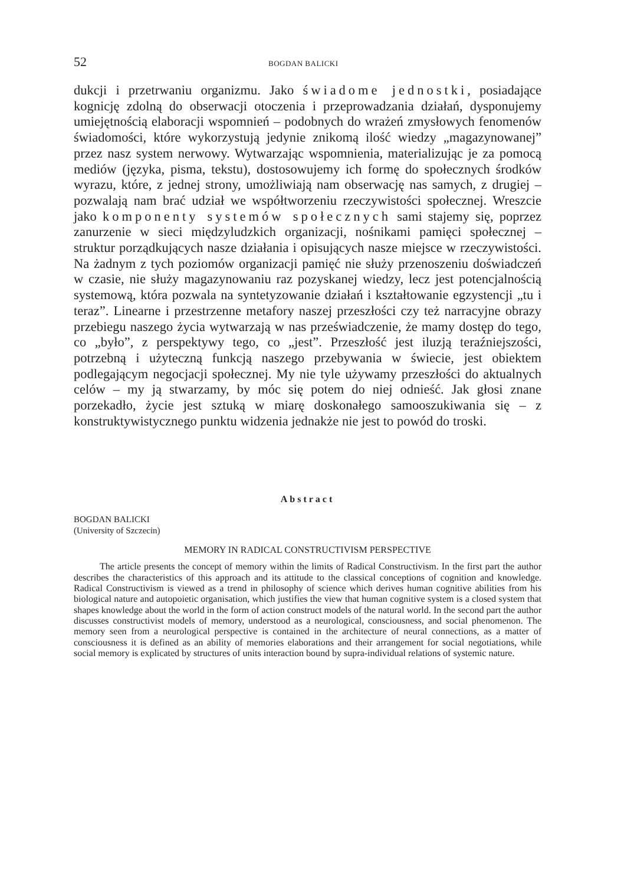52 BOGDAN BALICKI
dukcji i przetrwaniu organizmu. Jako świadome jednostki, posiadające kognicję zdolną do obserwacji otoczenia i przeprowadzania działań, dysponujemy umiejętnością elaboracji wspomnień – podobnych do wrażeń zmysłowych fenomenów świadomości, które wykorzystują jedynie znikomą ilość wiedzy „magazynowanej” przez nasz system nerwowy. Wytwarzając wspomnienia, materializując je za pomocą mediów (języka, pisma, tekstu), dostosowujemy ich formę do społecznych środków wyrazu, które, z jednej strony, umożliwiają nam obserwację nas samych, z drugiej – pozwalają nam brać udział we współtworzeniu rzeczywistości społecznej. Wreszcie jako komponenty systemów społecznych sami stajemy się, poprzez zanurzenie w sieci międzyludzkich organizacji, nośnikami pamięci społecznej – struktur porządkujących nasze działania i opisujących nasze miejsce w rzeczywistości. Na żadnym z tych poziomów organizacji pamięć nie służy przenoszeniu doświadczeń w czasie, nie służy magazynowaniu raz pozyskanej wiedzy, lecz jest potencjalnością systemową, która pozwala na syntetyzowanie działań i kształtowanie egzystencji „tu i teraz”. Linearne i przestrzenne metafory naszej przeszłości czy też narracyjne obrazy przebiegu naszego życia wytwarzają w nas przeświadczenie, że mamy dostęp do tego, co „było”, z perspektywy tego, co „jest”. Przeszłość jest iluzją teraźniejszości, potrzebną i użyteczną funkcją naszego przebywania w świecie, jest obiektem podlegającym negocjacji społecznej. My nie tyle używamy przeszłości do aktualnych celów – my ją stwarzamy, by móc się potem do niej odnieść. Jak głosi znane porzekadło, życie jest sztuką w miarę doskonałego samooszukiwania się – z konstruktywistycznego punktu widzenia jednakże nie jest to powód do troski.
Abstract
BOGDAN BALICKI
(University of Szczecin)
MEMORY IN RADICAL CONSTRUCTIVISM PERSPECTIVE
The article presents the concept of memory within the limits of Radical Constructivism. In the first part the author describes the characteristics of this approach and its attitude to the classical conceptions of cognition and knowledge. Radical Constructivism is viewed as a trend in philosophy of science which derives human cognitive abilities from his biological nature and autopoietic organisation, which justifies the view that human cognitive system is a closed system that shapes knowledge about the world in the form of action construct models of the natural world. In the second part the author discusses constructivist models of memory, understood as a neurological, consciousness, and social phenomenon. The memory seen from a neurological perspective is contained in the architecture of neural connections, as a matter of consciousness it is defined as an ability of memories elaborations and their arrangement for social negotiations, while social memory is explicated by structures of units interaction bound by supra-individual relations of systemic nature.